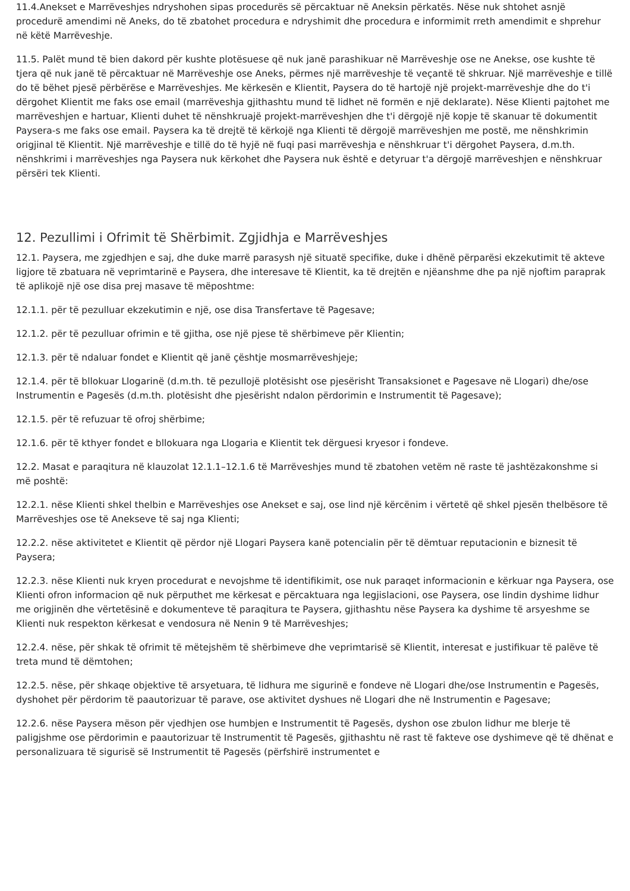11.4.Anekset e Marrëveshjes ndryshohen sipas procedurës së përcaktuar në Aneksin përkatës. Nëse nuk shtohet asnjë procedurë amendimi në Aneks, do të zbatohet procedura e ndryshimit dhe procedura e informimit rreth amendimit e shprehur në këtë Marrëveshje.
11.5. Palët mund të bien dakord për kushte plotësuese që nuk janë parashikuar në Marrëveshje ose ne Anekse, ose kushte të tjera që nuk janë të përcaktuar në Marrëveshje ose Aneks, përmes një marrëveshje të veçantë të shkruar. Një marrëveshje e tillë do të bëhet pjesë përbërëse e Marrëveshjes. Me kërkesën e Klientit, Paysera do të hartojë një projekt-marrëveshje dhe do t'i dërgohet Klientit me faks ose email (marrëveshja gjithashtu mund të lidhet në formën e një deklarate). Nëse Klienti pajtohet me marrëveshjen e hartuar, Klienti duhet të nënshkruajë projekt-marrëveshjen dhe t'i dërgojë një kopje të skanuar të dokumentit Paysera-s me faks ose email. Paysera ka të drejtë të kërkojë nga Klienti të dërgojë marrëveshjen me postë, me nënshkrimin origjinal të Klientit. Një marrëveshje e tillë do të hyjë në fuqi pasi marrëveshja e nënshkruar t'i dërgohet Paysera, d.m.th. nënshkrimi i marrëveshjes nga Paysera nuk kërkohet dhe Paysera nuk është e detyruar t'a dërgojë marrëveshjen e nënshkruar përsëri tek Klienti.
12. Pezullimi i Ofrimit të Shërbimit. Zgjidhja e Marrëveshjes
12.1. Paysera, me zgjedhjen e saj, dhe duke marrë parasysh një situatë specifike, duke i dhënë përparësi ekzekutimit të akteve ligjore të zbatuara në veprimtarinë e Paysera, dhe interesave të Klientit, ka të drejtën e njëanshme dhe pa një njoftim paraprak të aplikojë një ose disa prej masave të mëposhtme:
12.1.1. për të pezulluar ekzekutimin e një, ose disa Transfertave të Pagesave;
12.1.2. për të pezulluar ofrimin e të gjitha, ose një pjese të shërbimeve për Klientin;
12.1.3. për të ndaluar fondet e Klientit që janë çështje mosmarrëveshjeje;
12.1.4. për të bllokuar Llogarinë (d.m.th. të pezullojë plotësisht ose pjesërisht Transaksionet e Pagesave në Llogari) dhe/ose Instrumentin e Pagesës (d.m.th. plotësisht dhe pjesërisht ndalon përdorimin e Instrumentit të Pagesave);
12.1.5. për të refuzuar të ofroj shërbime;
12.1.6. për të kthyer fondet e bllokuara nga Llogaria e Klientit tek dërguesi kryesor i fondeve.
12.2. Masat e paraqitura në klauzolat 12.1.1–12.1.6 të Marrëveshjes mund të zbatohen vetëm në raste të jashtëzakonshme si më poshtë:
12.2.1. nëse Klienti shkel thelbin e Marrëveshjes ose Anekset e saj, ose lind një kërcënim i vërtetë që shkel pjesën thelbësore të Marrëveshjes ose të Anekseve të saj nga Klienti;
12.2.2. nëse aktivitetet e Klientit që përdor një Llogari Paysera kanë potencialin për të dëmtuar reputacionin e biznesit të Paysera;
12.2.3. nëse Klienti nuk kryen procedurat e nevojshme të identifikimit, ose nuk paraqet informacionin e kërkuar nga Paysera, ose Klienti ofron informacion që nuk përputhet me kërkesat e përcaktuara nga legjislacioni, ose Paysera, ose lindin dyshime lidhur me origjinën dhe vërtetësinë e dokumenteve të paraqitura te Paysera, gjithashtu nëse Paysera ka dyshime të arsyeshme se Klienti nuk respekton kërkesat e vendosura në Nenin 9 të Marrëveshjes;
12.2.4. nëse, për shkak të ofrimit të mëtejshëm të shërbimeve dhe veprimtarisë së Klientit, interesat e justifikuar të palëve të treta mund të dëmtohen;
12.2.5. nëse, për shkaqe objektive të arsyetuara, të lidhura me sigurinë e fondeve në Llogari dhe/ose Instrumentin e Pagesës, dyshohet për përdorim të paautorizuar të parave, ose aktivitet dyshues në Llogari dhe në Instrumentin e Pagesave;
12.2.6. nëse Paysera mëson për vjedhjen ose humbjen e Instrumentit të Pagesës, dyshon ose zbulon lidhur me blerje të paligjshme ose përdorimin e paautorizuar të Instrumentit të Pagesës, gjithashtu në rast të fakteve ose dyshimeve që të dhënat e personalizuara të sigurisë së Instrumentit të Pagesës (përfshirë instrumentet e